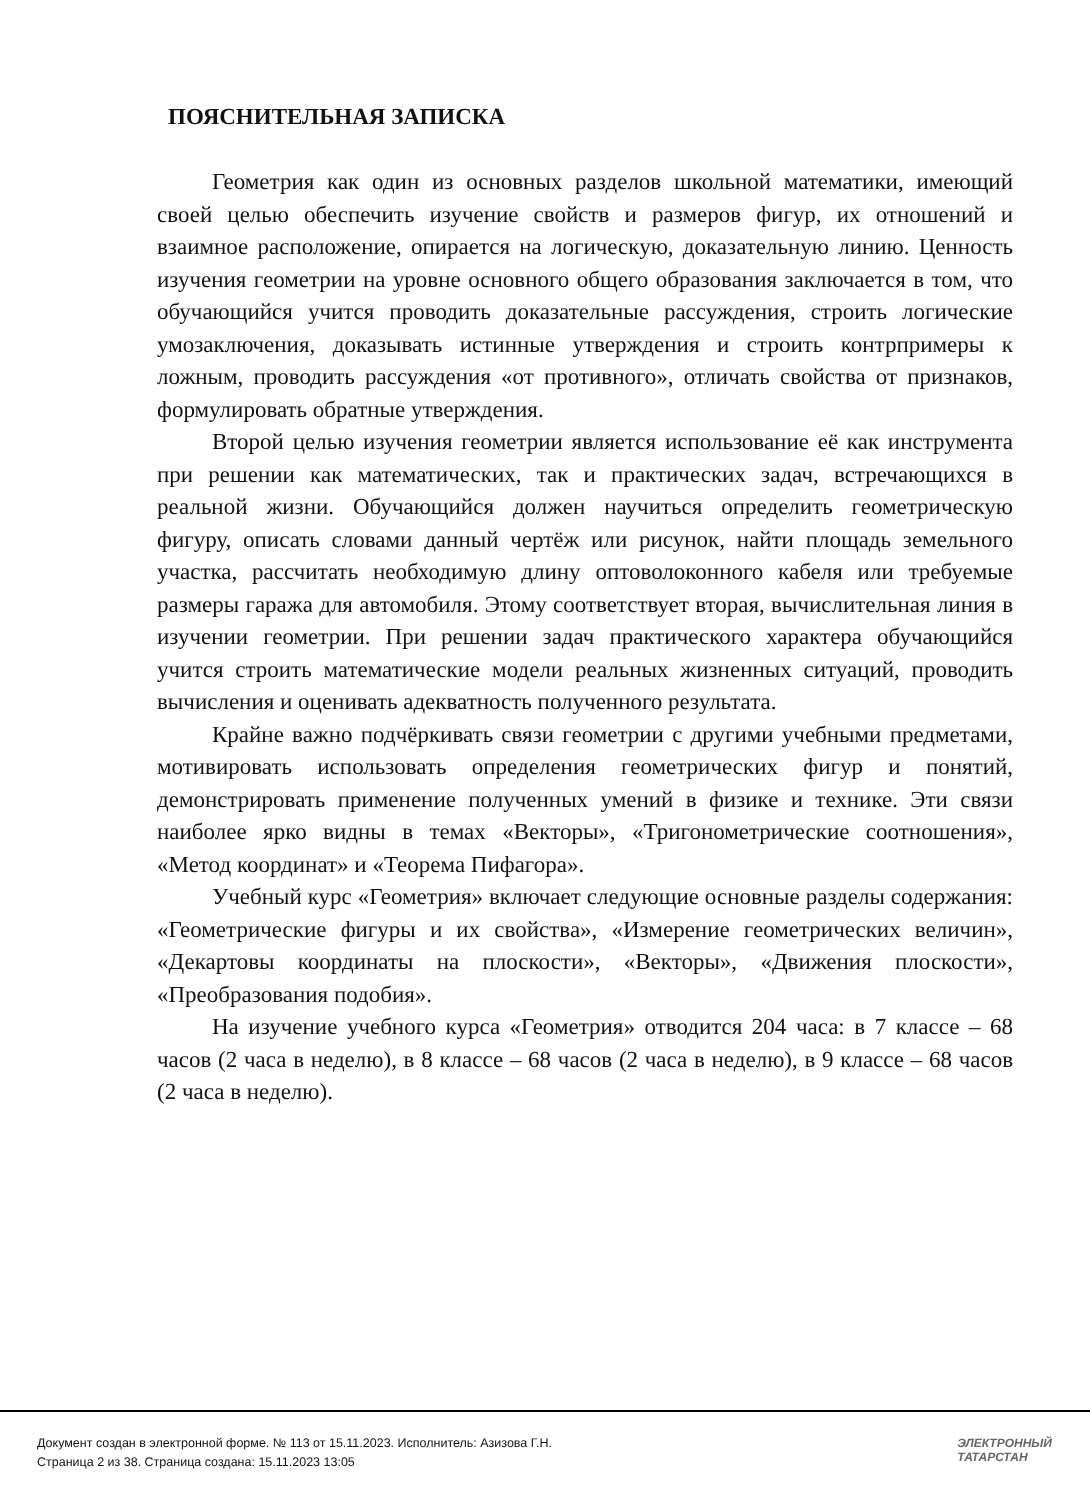ПОЯСНИТЕЛЬНАЯ ЗАПИСКА
Геометрия как один из основных разделов школьной математики, имеющий своей целью обеспечить изучение свойств и размеров фигур, их отношений и взаимное расположение, опирается на логическую, доказательную линию. Ценность изучения геометрии на уровне основного общего образования заключается в том, что обучающийся учится проводить доказательные рассуждения, строить логические умозаключения, доказывать истинные утверждения и строить контрпримеры к ложным, проводить рассуждения «от противного», отличать свойства от признаков, формулировать обратные утверждения.
Второй целью изучения геометрии является использование её как инструмента при решении как математических, так и практических задач, встречающихся в реальной жизни. Обучающийся должен научиться определить геометрическую фигуру, описать словами данный чертёж или рисунок, найти площадь земельного участка, рассчитать необходимую длину оптоволоконного кабеля или требуемые размеры гаража для автомобиля. Этому соответствует вторая, вычислительная линия в изучении геометрии. При решении задач практического характера обучающийся учится строить математические модели реальных жизненных ситуаций, проводить вычисления и оценивать адекватность полученного результата.
Крайне важно подчёркивать связи геометрии с другими учебными предметами, мотивировать использовать определения геометрических фигур и понятий, демонстрировать применение полученных умений в физике и технике. Эти связи наиболее ярко видны в темах «Векторы», «Тригонометрические соотношения», «Метод координат» и «Теорема Пифагора».
Учебный курс «Геометрия» включает следующие основные разделы содержания: «Геометрические фигуры и их свойства», «Измерение геометрических величин», «Декартовы координаты на плоскости», «Векторы», «Движения плоскости», «Преобразования подобия».
На изучение учебного курса «Геометрия» отводится 204 часа: в 7 классе – 68 часов (2 часа в неделю), в 8 классе – 68 часов (2 часа в неделю), в 9 классе – 68 часов (2 часа в неделю).
Документ создан в электронной форме. № 113 от 15.11.2023. Исполнитель: Азизова Г.Н.
Страница 2 из 38. Страница создана: 15.11.2023 13:05
ЭЛЕКТРОННЫЙ
ТАТАРСТАН